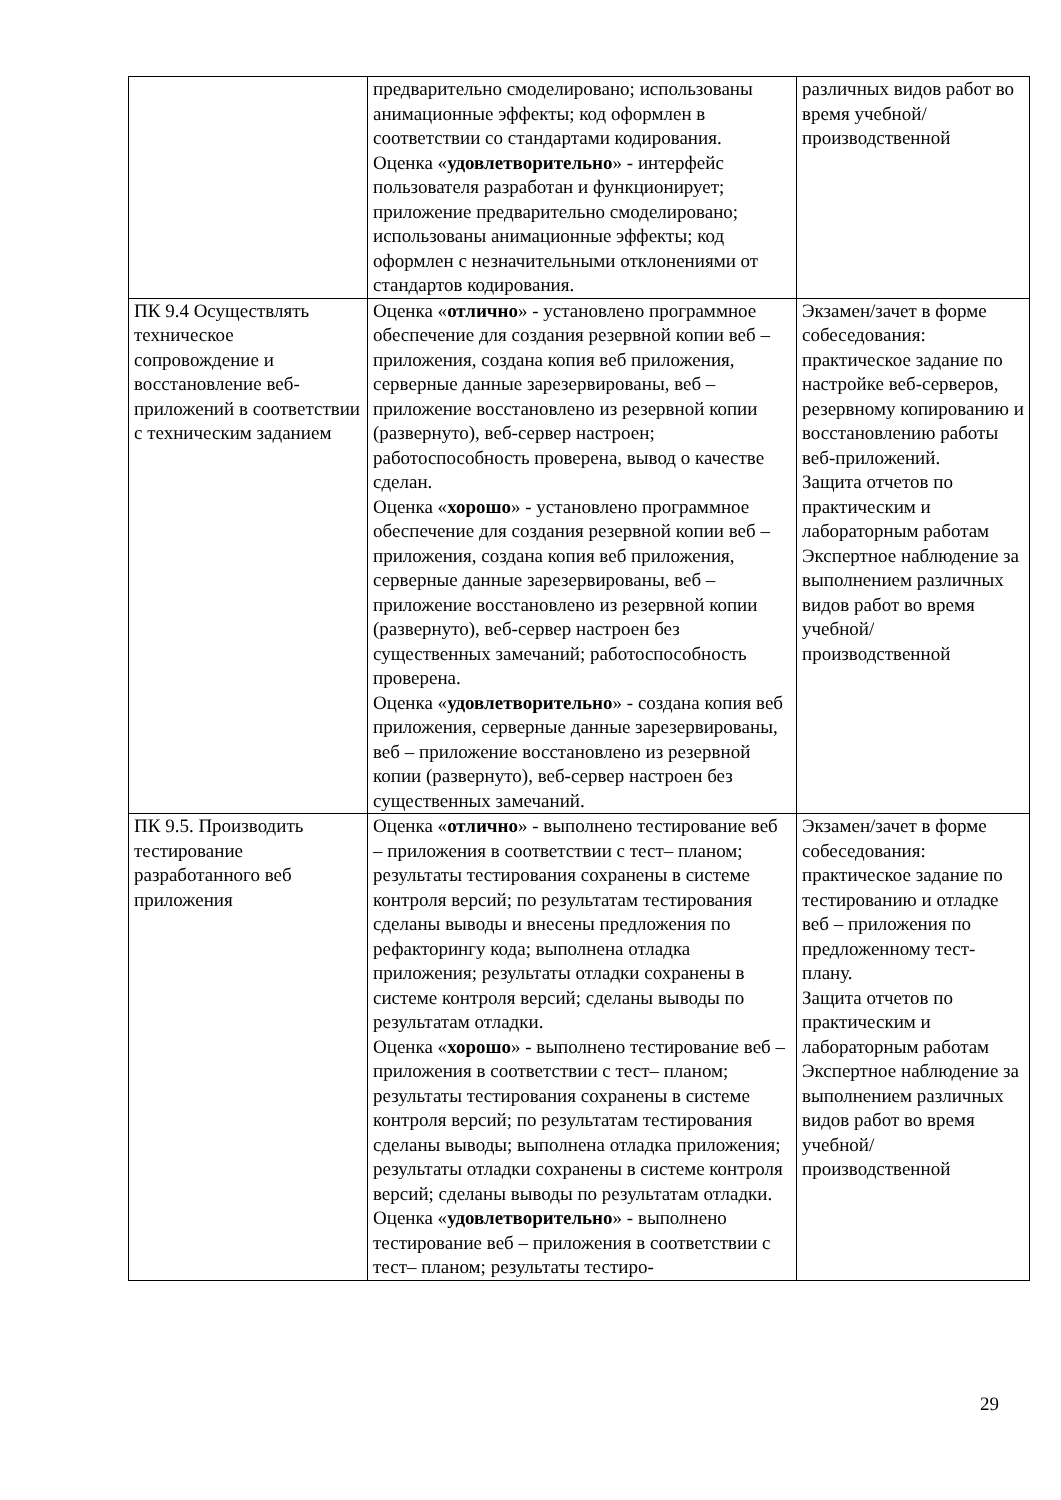| | предварительно смоделировано; использованы анимационные эффекты; код оформлен в соответствии со стандартами кодирования. Оценка « удовлетворительно » - интерфейс пользователя разработан и функционирует; приложение предварительно смоделировано; использованы анимационные эффекты; код оформлен с незначительными отклонениями от стандартов кодирования. | различных видов работ во время учебной/ производственной |
| ПК 9.4 Осуществлять техническое сопровождение и восстановление веб-приложений в соответствии с техническим заданием | Оценка « отлично » - установлено программное обеспечение для создания резервной копии веб – приложения, создана копия веб приложения, серверные данные зарезервированы, веб – приложение восстановлено из резервной копии (развернуто), веб-сервер настроен; работоспособность проверена, вывод о качестве сделан. Оценка « хорошо » - установлено программное обеспечение для создания резервной копии веб – приложения, создана копия веб приложения, серверные данные зарезервированы, веб – приложение восстановлено из резервной копии (развернуто), веб-сервер настроен без существенных замечаний; работоспособность проверена. Оценка « удовлетворительно » - создана копия веб приложения, серверные данные зарезервированы, веб – приложение восстановлено из резервной копии (развернуто), веб-сервер настроен без существенных замечаний. | Экзамен/зачет в форме собеседования: практическое задание по настройке веб-серверов, резервному копированию и восстановлению работы веб-приложений. Защита отчетов по практическим и лабораторным работам Экспертное наблюдение за выполнением различных видов работ во время учебной/ производственной |
| ПК 9.5. Производить тестирование разработанного веб приложения | Оценка « отлично » - выполнено тестирование веб – приложения в соответствии с тест– планом; результаты тестирования сохранены в системе контроля версий; по результатам тестирования сделаны выводы и внесены предложения по рефакторингу кода; выполнена отладка приложения; результаты отладки сохранены в системе контроля версий; сделаны выводы по результатам отладки. Оценка « хорошо » - выполнено тестирование веб – приложения в соответствии с тест– планом; результаты тестирования сохранены в системе контроля версий; по результатам тестирования сделаны выводы; выполнена отладка приложения; результаты отладки сохранены в системе контроля версий; сделаны выводы по результатам отладки. Оценка « удовлетворительно » - выполнено тестирование веб – приложения в соответствии с тест– планом; результаты тестиро- | Экзамен/зачет в форме собеседования: практическое задание по тестированию и отладке веб – приложения по предложенному тест- плану. Защита отчетов по практическим и лабораторным работам Экспертное наблюдение за выполнением различных видов работ во время учебной/ производственной |
29